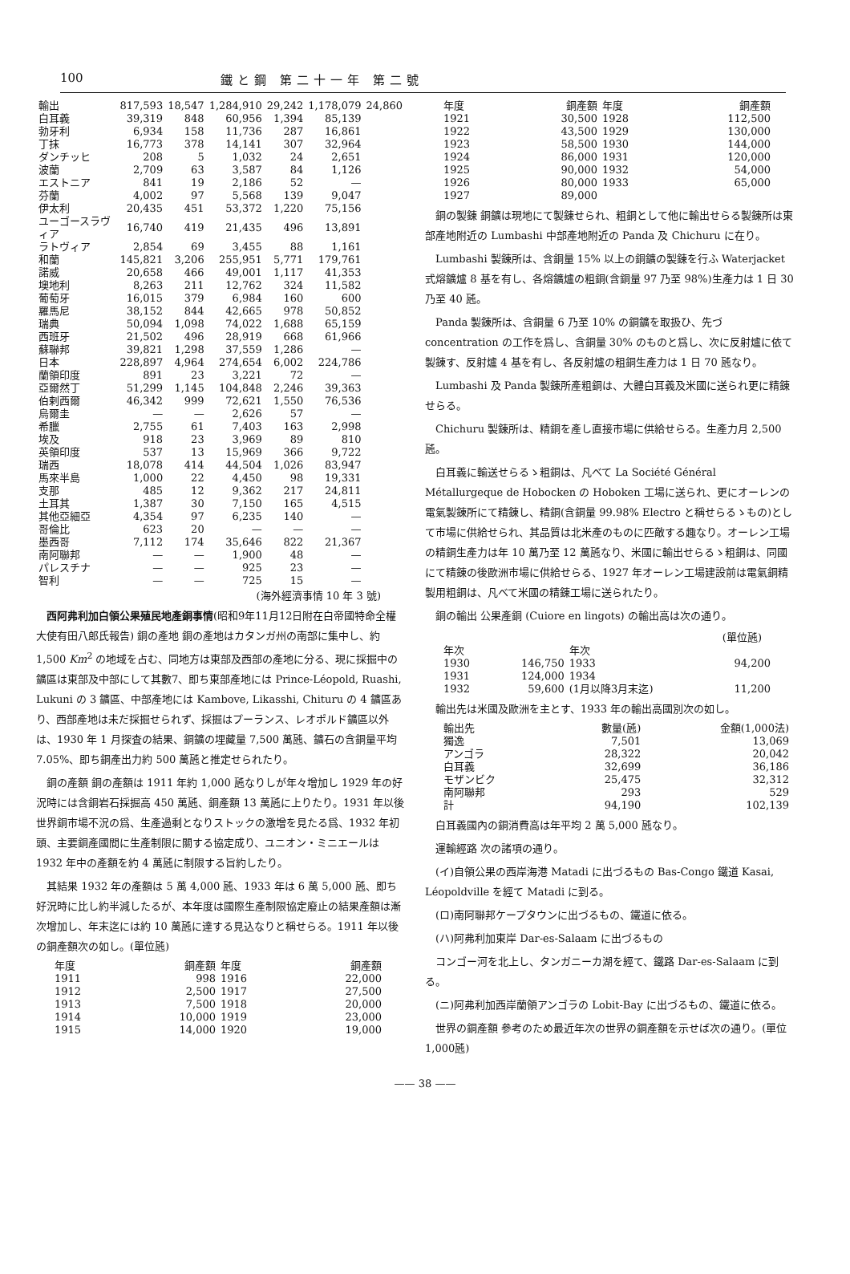100 鐵と鋼 第二十一年 第二號
| 輸出 | 817,593 | 18,547 | 1,284,910 | 29,242 | 1,178,079 | 24,860 |
| 白耳義 | 39,319 | 848 | 60,956 | 1,394 | 85,139 | |
| 勃牙利 | 6,934 | 158 | 11,736 | 287 | 16,861 | |
| 丁抹 | 16,773 | 378 | 14,141 | 307 | 32,964 | |
| ダンチッヒ | 208 | 5 | 1,032 | 24 | 2,651 | |
| 波蘭 | 2,709 | 63 | 3,587 | 84 | 1,126 | |
| エストニア | 841 | 19 | 2,186 | 52 | — | |
| 芬蘭 | 4,002 | 97 | 5,568 | 139 | 9,047 | |
| 伊太利 | 20,435 | 451 | 53,372 | 1,220 | 75,156 | |
| ユーゴースラヴィア | 16,740 | 419 | 21,435 | 496 | 13,891 | |
| ラトヴィア | 2,854 | 69 | 3,455 | 88 | 1,161 | |
| 和蘭 | 145,821 | 3,206 | 255,951 | 5,771 | 179,761 | |
| 諾威 | 20,658 | 466 | 49,001 | 1,117 | 41,353 | |
| 墺地利 | 8,263 | 211 | 12,762 | 324 | 11,582 | |
| 葡萄牙 | 16,015 | 379 | 6,984 | 160 | 600 | |
| 羅馬尼 | 38,152 | 844 | 42,665 | 978 | 50,852 | |
| 瑞典 | 50,094 | 1,098 | 74,022 | 1,688 | 65,159 | |
| 西班牙 | 21,502 | 496 | 28,919 | 668 | 61,966 | |
| 蘇聯邦 | 39,821 | 1,298 | 37,559 | 1,286 | — | |
| 日本 | 228,897 | 4,964 | 274,654 | 6,002 | 224,786 | |
| 蘭領印度 | 891 | 23 | 3,221 | 72 | — | |
| 亞爾然丁 | 51,299 | 1,145 | 104,848 | 2,246 | 39,363 | |
| 伯剌西爾 | 46,342 | 999 | 72,621 | 1,550 | 76,536 | |
| 烏爾圭 | — | — | 2,626 | 57 | — | |
| 希臘 | 2,755 | 61 | 7,403 | 163 | 2,998 | |
| 埃及 | 918 | 23 | 3,969 | 89 | 810 | |
| 英領印度 | 537 | 13 | 15,969 | 366 | 9,722 | |
| 瑞西 | 18,078 | 414 | 44,504 | 1,026 | 83,947 | |
| 馬來半島 | 1,000 | 22 | 4,450 | 98 | 19,331 | |
| 支那 | 485 | 12 | 9,362 | 217 | 24,811 | |
| 土耳其 | 1,387 | 30 | 7,150 | 165 | 4,515 | |
| 其他亞細亞 | 4,354 | 97 | 6,235 | 140 | — | |
| 哥倫比 | 623 | 20 | — | — | — | |
| 墨西哥 | 7,112 | 174 | 35,646 | 822 | 21,367 | |
| 南阿聯邦 | — | — | 1,900 | 48 | — | |
| パレスチナ | — | — | 925 | 23 | — | |
| 智利 | — | — | 725 | 15 | — | |
(海外經濟事情 10 年 3 號)
西阿弗利加白領公果殖民地產銅事情(昭和9年11月12日附在白帝國特命全權大使有田八郎氏報告) 銅の產地 銅の產地はカタンガ州の南部に集中し、約 1,500 Km<sup>2</sup> の地域を占む、同地方は東部及西部の產地に分る、現に採掘中の鑛區は東部及中部にして其數7、即ち東部產地には Prince-Léopold, Ruashi, Lukuni の 3 鑛區、中部產地には Kambove, Likasshi, Chituru の 4 鑛區あり、西部產地は未だ採掘せられず、採掘はプーランス、レオポルド鑛區以外は、1930 年 1 月探査の結果、銅鑛の埋藏量 7,500 萬瓲、鑛石の含銅量平均 7.05%、即ち銅產出力約 500 萬瓲と推定せられたり。
銅の產額 銅の產額は 1911 年約 1,000 瓲なりしが年々增加し 1929 年の好況時には含銅岩石採掘高 450 萬瓲、銅產額 13 萬瓲に上りたり。1931 年以後世界銅市場不況の爲、生產過剩となりストックの激增を見たる爲、1932 年初頭、主要銅產國間に生產制限に關する協定成り、ユニオン・ミニエールは 1932 年中の產額を約 4 萬瓲に制限する旨約したり。
其結果 1932 年の產額は 5 萬 4,000 瓲、1933 年は 6 萬 5,000 瓲、即ち好況時に比し約半減したるが、本年度は國際生產制限協定廢止の結果產額は漸次增加し、年末迄には約 10 萬瓲に達する見込なりと稱せらる。1911 年以後の銅產額次の如し。(單位瓲)
| 年度 | 銅產額 | 年度 | 銅產額 |
| --- | --- | --- | --- |
| 1911 | 998 | 1916 | 22,000 |
| 1912 | 2,500 | 1917 | 27,500 |
| 1913 | 7,500 | 1918 | 20,000 |
| 1914 | 10,000 | 1919 | 23,000 |
| 1915 | 14,000 | 1920 | 19,000 |
| 年度 | 銅產額 | 年度 | 銅產額 |
| --- | --- | --- | --- |
| 1921 | 30,500 | 1928 | 112,500 |
| 1922 | 43,500 | 1929 | 130,000 |
| 1923 | 58,500 | 1930 | 144,000 |
| 1924 | 86,000 | 1931 | 120,000 |
| 1925 | 90,000 | 1932 | 54,000 |
| 1926 | 80,000 | 1933 | 65,000 |
| 1927 | 89,000 | | |
銅の製錬 銅鑛は現地にて製錬せられ、粗銅として他に輸出せらる製錬所は東部產地附近の Lumbashi 中部產地附近の Panda 及 Chichuru に在り。
Lumbashi 製錬所は、含銅量 15% 以上の銅鑛の製錬を行ふ Waterjacket 式熔鑛爐 8 基を有し、各熔鑛爐の粗銅(含銅量 97 乃至 98%)生產力は 1 日 30 乃至 40 瓲。
Panda 製錬所は、含銅量 6 乃至 10% の銅鑛を取扱ひ、先づ concentration の工作を爲し、含銅量 30% のものと爲し、次に反射爐に依て製錬す、反射爐 4 基を有し、各反射爐の粗銅生產力は 1 日 70 瓲なり。
Lumbashi 及 Panda 製錬所產粗銅は、大體白耳義及米國に送られ更に精錬せらる。
Chichuru 製錬所は、精銅を產し直接市場に供給せらる。生產力月 2,500 瓲。
白耳義に輸送せらるゝ粗銅は、凡べて La Société Général Métallurgeque de Hobocken の Hoboken 工場に送られ、更にオーレンの電氣製錬所にて精錬し、精銅(含銅量 99.98% Electro と稱せらるゝもの)として市場に供給せられ、其品質は北米產のものに匹敵する趣なり。オーレン工場の精銅生產力は年 10 萬乃至 12 萬瓲なり、米國に輸出せらるゝ粗銅は、同國にて精錬の後歐洲市場に供給せらる、1927 年オーレン工場建設前は電氣銅精製用粗銅は、凡べて米國の精錬工場に送られたり。
銅の輸出 公果產銅 (Cuiore en lingots) の輸出高は次の通り。
(單位瓲)
| 年次 | | 年次 | |
| --- | --- | --- | --- |
| 1930 | 146,750 | 1933 | 94,200 |
| 1931 | 124,000 | 1934 | |
| 1932 | 59,600 | (1月以降3月末迄) | 11,200 |
輸出先は米國及歐洲を主とす、1933 年の輸出高國別次の如し。
| 輸出先 | 數量(瓲) | 金額(1,000法) |
| --- | --- | --- |
| 獨逸 | 7,501 | 13,069 |
| アンゴラ | 28,322 | 20,042 |
| 白耳義 | 32,699 | 36,186 |
| モザンビク | 25,475 | 32,312 |
| 南阿聯邦 | 293 | 529 |
| 計 | 94,190 | 102,139 |
白耳義國內の銅消費高は年平均 2 萬 5,000 瓲なり。
運輸經路 次の諸項の通り。
(イ)自領公果の西岸海港 Matadi に出づるもの Bas-Congo 鐵道 Kasai, Léopoldville を經て Matadi に到る。
(ロ)南阿聯邦ケープタウンに出づるもの、鐵道に依る。
(ハ)阿弗利加東岸 Dar-es-Salaam に出づるもの
コンゴー河を北上し、タンガニーカ湖を經て、鐵路 Dar-es-Salaam に到る。
(ニ)阿弗利加西岸蘭領アンゴラの Lobit-Bay に出づるもの、鐵道に依る。
世界の銅產額 參考のため最近年次の世界の銅產額を示せば次の通り。(單位 1,000瓲)
—— 38 ——